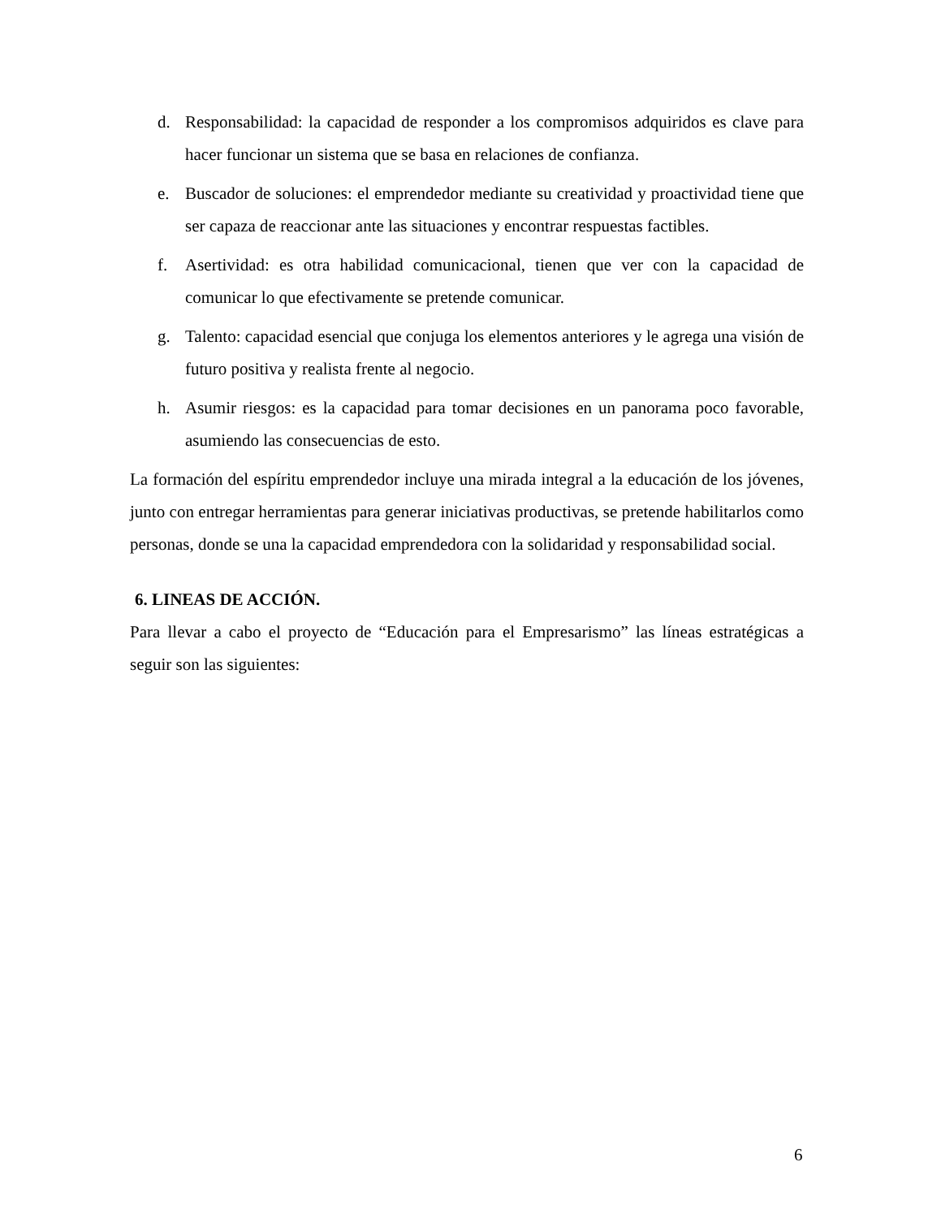d. Responsabilidad: la capacidad de responder a los compromisos adquiridos es clave para hacer funcionar un sistema que se basa en relaciones de confianza.
e. Buscador de soluciones: el emprendedor mediante su creatividad y proactividad tiene que ser capaza de reaccionar ante las situaciones y encontrar respuestas factibles.
f. Asertividad: es otra habilidad comunicacional, tienen que ver con la capacidad de comunicar lo que efectivamente se pretende comunicar.
g. Talento: capacidad esencial que conjuga los elementos anteriores y le agrega una visión de futuro positiva y realista frente al negocio.
h. Asumir riesgos: es la capacidad para tomar decisiones en un panorama poco favorable, asumiendo las consecuencias de esto.
La formación del espíritu emprendedor incluye una mirada integral a la educación de los jóvenes, junto con entregar herramientas para generar iniciativas productivas, se pretende habilitarlos como personas, donde se una la capacidad emprendedora con la solidaridad y responsabilidad social.
6. LINEAS DE ACCIÓN.
Para llevar a cabo el proyecto de “Educación para el Empresarismo” las líneas estratégicas a seguir son las siguientes:
6